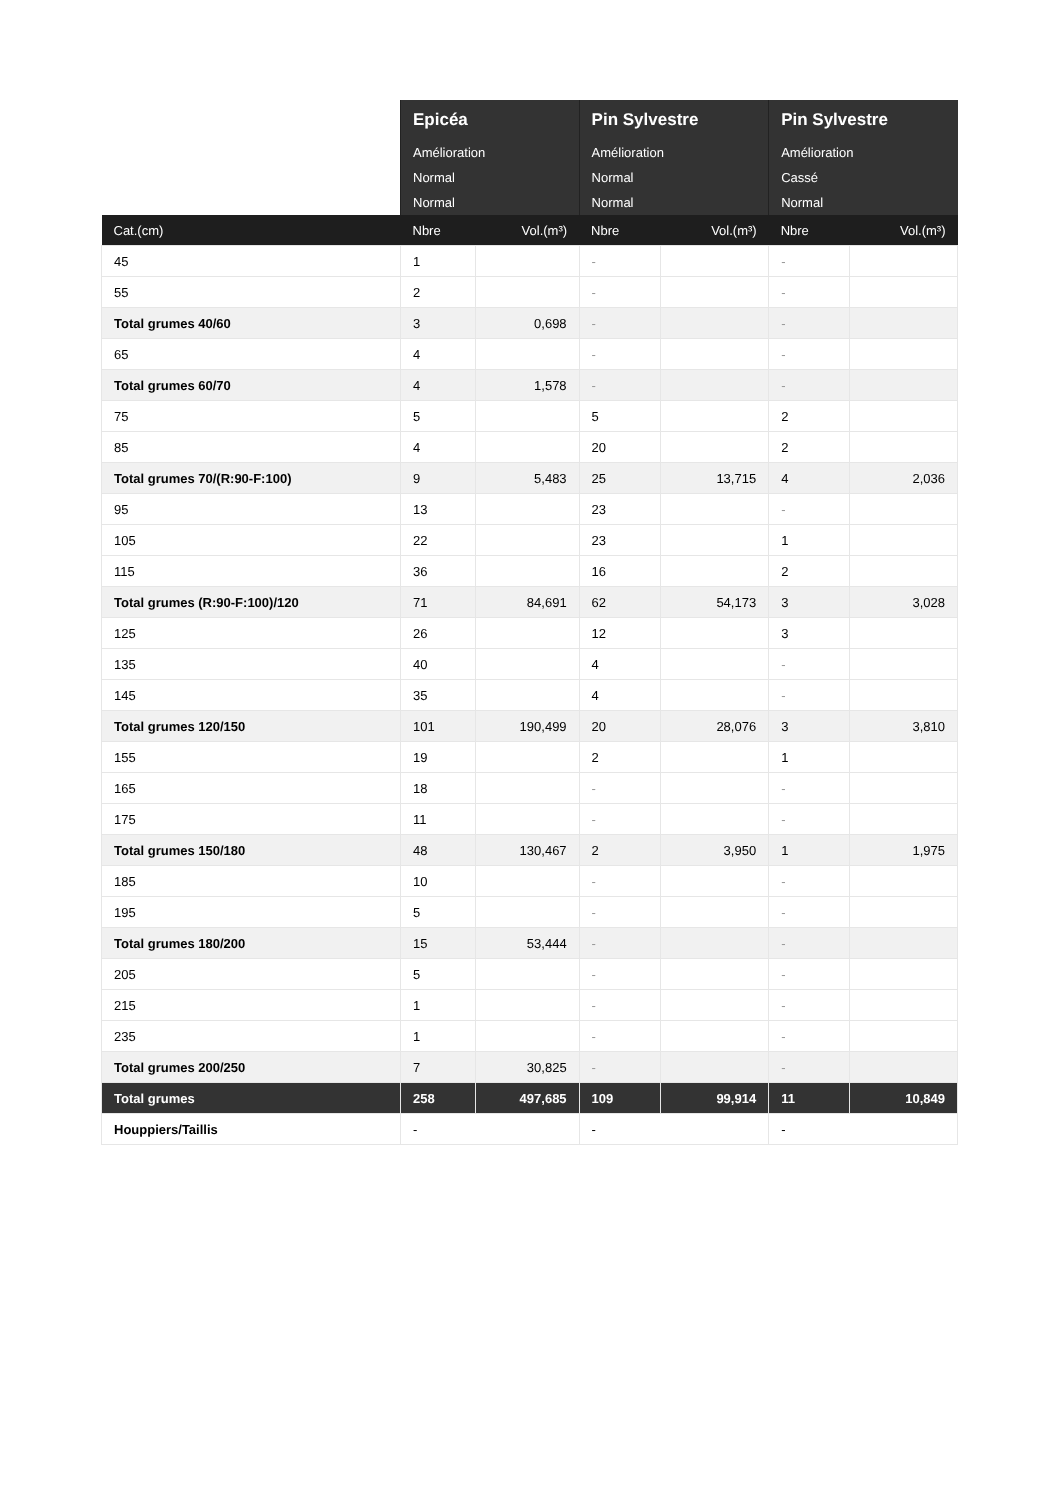| | Epicéa | | Pin Sylvestre | | Pin Sylvestre | |
| --- | --- | --- | --- | --- | --- | --- |
| | Amélioration | | Amélioration | | Amélioration | |
| | Normal | | Normal | | Cassé | |
| | Normal | | Normal | | Normal | |
| Cat.(cm) | Nbre | Vol.(m³) | Nbre | Vol.(m³) | Nbre | Vol.(m³) |
| 45 | 1 | | - | | - | |
| 55 | 2 | | - | | - | |
| Total grumes 40/60 | 3 | 0,698 | - | | - | |
| 65 | 4 | | - | | - | |
| Total grumes 60/70 | 4 | 1,578 | - | | - | |
| 75 | 5 | | 5 | | 2 | |
| 85 | 4 | | 20 | | 2 | |
| Total grumes 70/(R:90-F:100) | 9 | 5,483 | 25 | 13,715 | 4 | 2,036 |
| 95 | 13 | | 23 | | - | |
| 105 | 22 | | 23 | | 1 | |
| 115 | 36 | | 16 | | 2 | |
| Total grumes (R:90-F:100)/120 | 71 | 84,691 | 62 | 54,173 | 3 | 3,028 |
| 125 | 26 | | 12 | | 3 | |
| 135 | 40 | | 4 | | - | |
| 145 | 35 | | 4 | | - | |
| Total grumes 120/150 | 101 | 190,499 | 20 | 28,076 | 3 | 3,810 |
| 155 | 19 | | 2 | | 1 | |
| 165 | 18 | | - | | - | |
| 175 | 11 | | - | | - | |
| Total grumes 150/180 | 48 | 130,467 | 2 | 3,950 | 1 | 1,975 |
| 185 | 10 | | - | | - | |
| 195 | 5 | | - | | - | |
| Total grumes 180/200 | 15 | 53,444 | - | | - | |
| 205 | 5 | | - | | - | |
| 215 | 1 | | - | | - | |
| 235 | 1 | | - | | - | |
| Total grumes 200/250 | 7 | 30,825 | - | | - | |
| Total grumes | 258 | 497,685 | 109 | 99,914 | 11 | 10,849 |
| Houppiers/Taillis | - | | - | | - | |